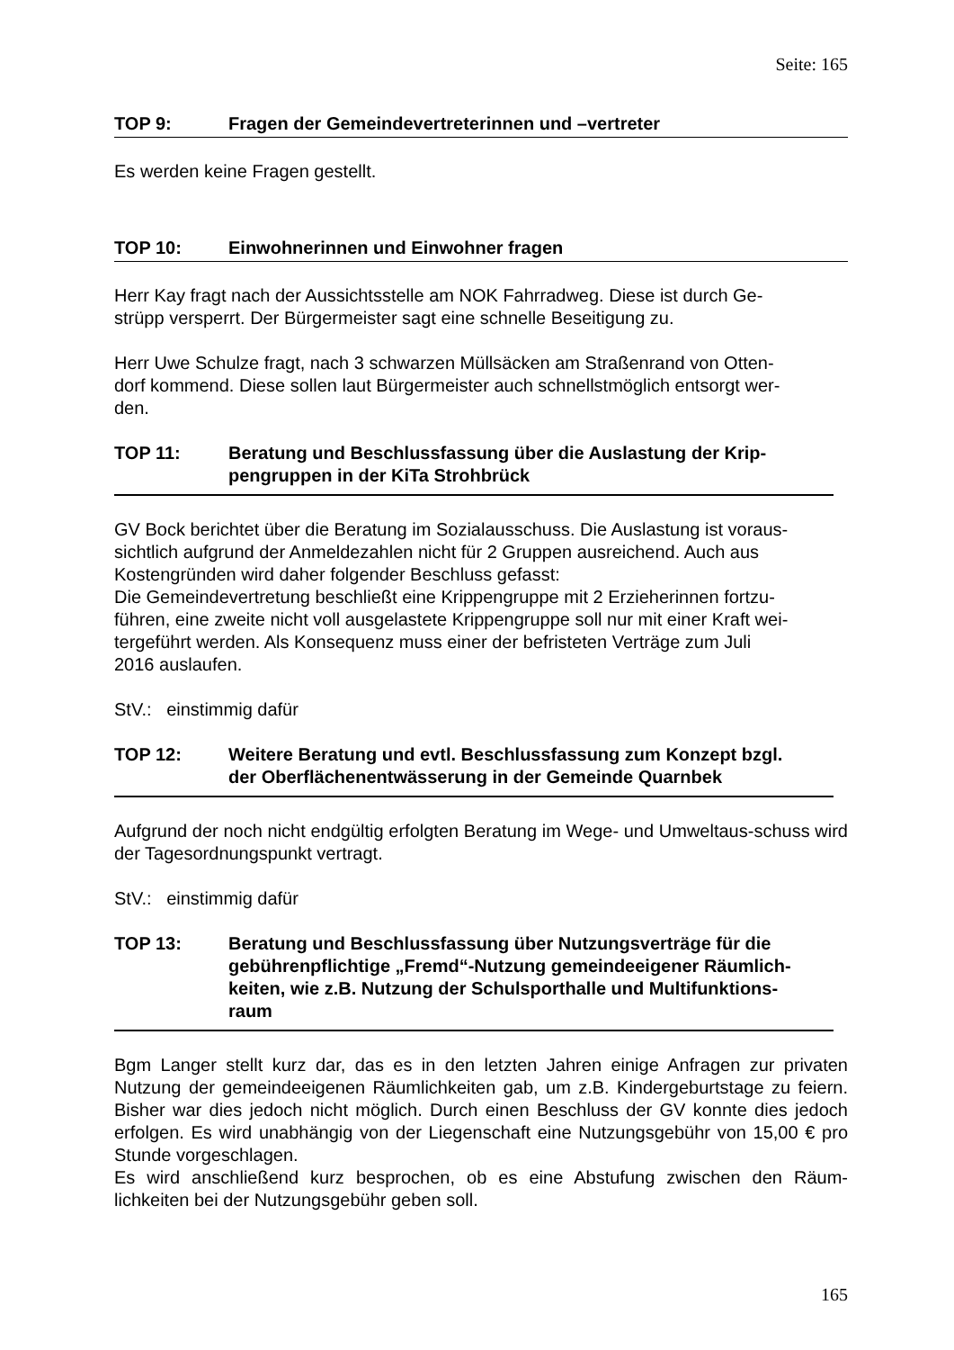Seite: 165
TOP 9: Fragen der Gemeindevertreterinnen und –vertreter
Es werden keine Fragen gestellt.
TOP 10: Einwohnerinnen und Einwohner fragen
Herr Kay fragt nach der Aussichtsstelle am NOK Fahrradweg. Diese ist durch Ge-
strüpp versperrt. Der Bürgermeister sagt eine schnelle Beseitigung zu.
Herr Uwe Schulze fragt, nach 3 schwarzen Müllsäcken am Straßenrand von Otten-
dorf kommend. Diese sollen laut Bürgermeister auch schnellstmöglich entsorgt wer-
den.
TOP 11: Beratung und Beschlussfassung über die Auslastung der Krip-
pengruppen in der KiTa Strohbrück
GV Bock berichtet über die Beratung im Sozialausschuss. Die Auslastung ist voraus-
sichtlich aufgrund der Anmeldezahlen nicht für 2 Gruppen ausreichend. Auch aus
Kostengründen wird daher folgender Beschluss gefasst:
Die Gemeindevertretung beschließt eine Krippengruppe mit 2 Erzieherinnen fortzu-
führen, eine zweite nicht voll ausgelastete Krippengruppe soll nur mit einer Kraft wei-
tergeführt werden. Als Konsequenz muss einer der befristeten Verträge zum Juli
2016 auslaufen.
StV.: einstimmig dafür
TOP 12: Weitere Beratung und evtl. Beschlussfassung zum Konzept bzgl.
der Oberflächenentwässerung in der Gemeinde Quarnbek
Aufgrund der noch nicht endgültig erfolgten Beratung im Wege- und Umweltaus-schuss wird der Tagesordnungspunkt vertragt.
StV.: einstimmig dafür
TOP 13: Beratung und Beschlussfassung über Nutzungsverträge für die
gebührenpflichtige „Fremd“-Nutzung gemeindeeigener Räumlich-
keiten, wie z.B. Nutzung der Schulsporthalle und Multifunktions-
raum
Bgm Langer stellt kurz dar, das es in den letzten Jahren einige Anfragen zur privaten Nutzung der gemeindeeigenen Räumlichkeiten gab, um z.B. Kindergeburtstage zu feiern. Bisher war dies jedoch nicht möglich. Durch einen Beschluss der GV konnte dies jedoch erfolgen. Es wird unabhängig von der Liegenschaft eine Nutzungsgebühr von 15,00 € pro Stunde vorgeschlagen.
Es wird anschließend kurz besprochen, ob es eine Abstufung zwischen den Räum-lichkeiten bei der Nutzungsgebühr geben soll.
165